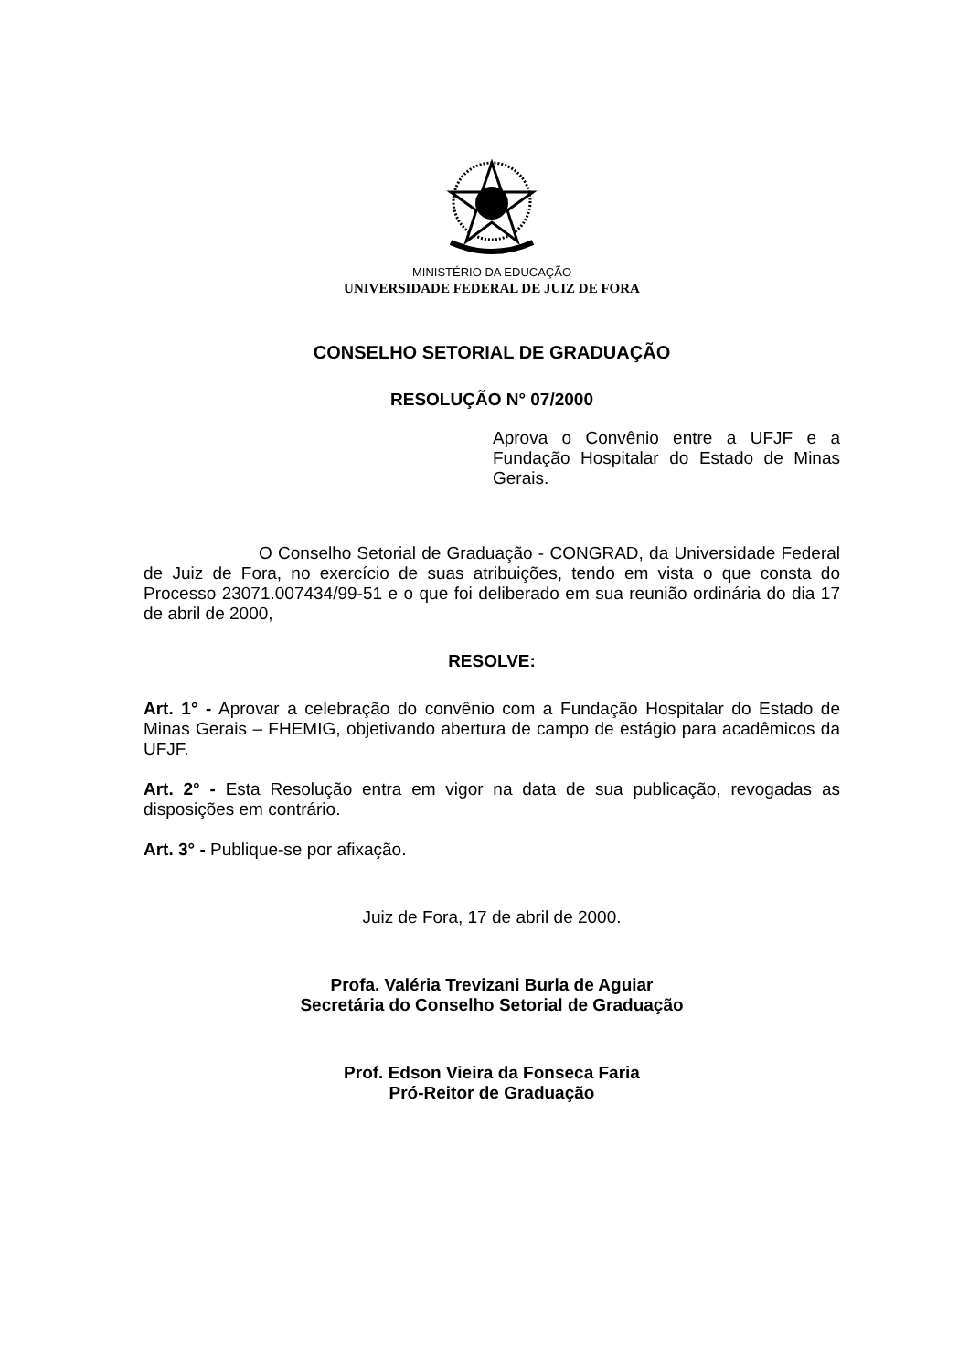MINISTÉRIO DA EDUCAÇÃO
UNIVERSIDADE FEDERAL DE JUIZ DE FORA
CONSELHO SETORIAL DE GRADUAÇÃO
RESOLUÇÃO N° 07/2000
Aprova o Convênio entre a UFJF e a Fundação Hospitalar do Estado de Minas Gerais.
O Conselho Setorial de Graduação - CONGRAD, da Universidade Federal de Juiz de Fora, no exercício de suas atribuições, tendo em vista o que consta do Processo 23071.007434/99-51 e o que foi deliberado em sua reunião ordinária do dia 17 de abril de 2000,
RESOLVE:
Art. 1° - Aprovar a celebração do convênio com a Fundação Hospitalar do Estado de Minas Gerais – FHEMIG, objetivando abertura de campo de estágio para acadêmicos da UFJF.
Art. 2° - Esta Resolução entra em vigor na data de sua publicação, revogadas as disposições em contrário.
Art. 3° - Publique-se por afixação.
Juiz de Fora, 17 de abril de 2000.
Profa. Valéria Trevizani Burla de Aguiar
Secretária do Conselho Setorial de Graduação
Prof. Edson Vieira da Fonseca Faria
Pró-Reitor de Graduação